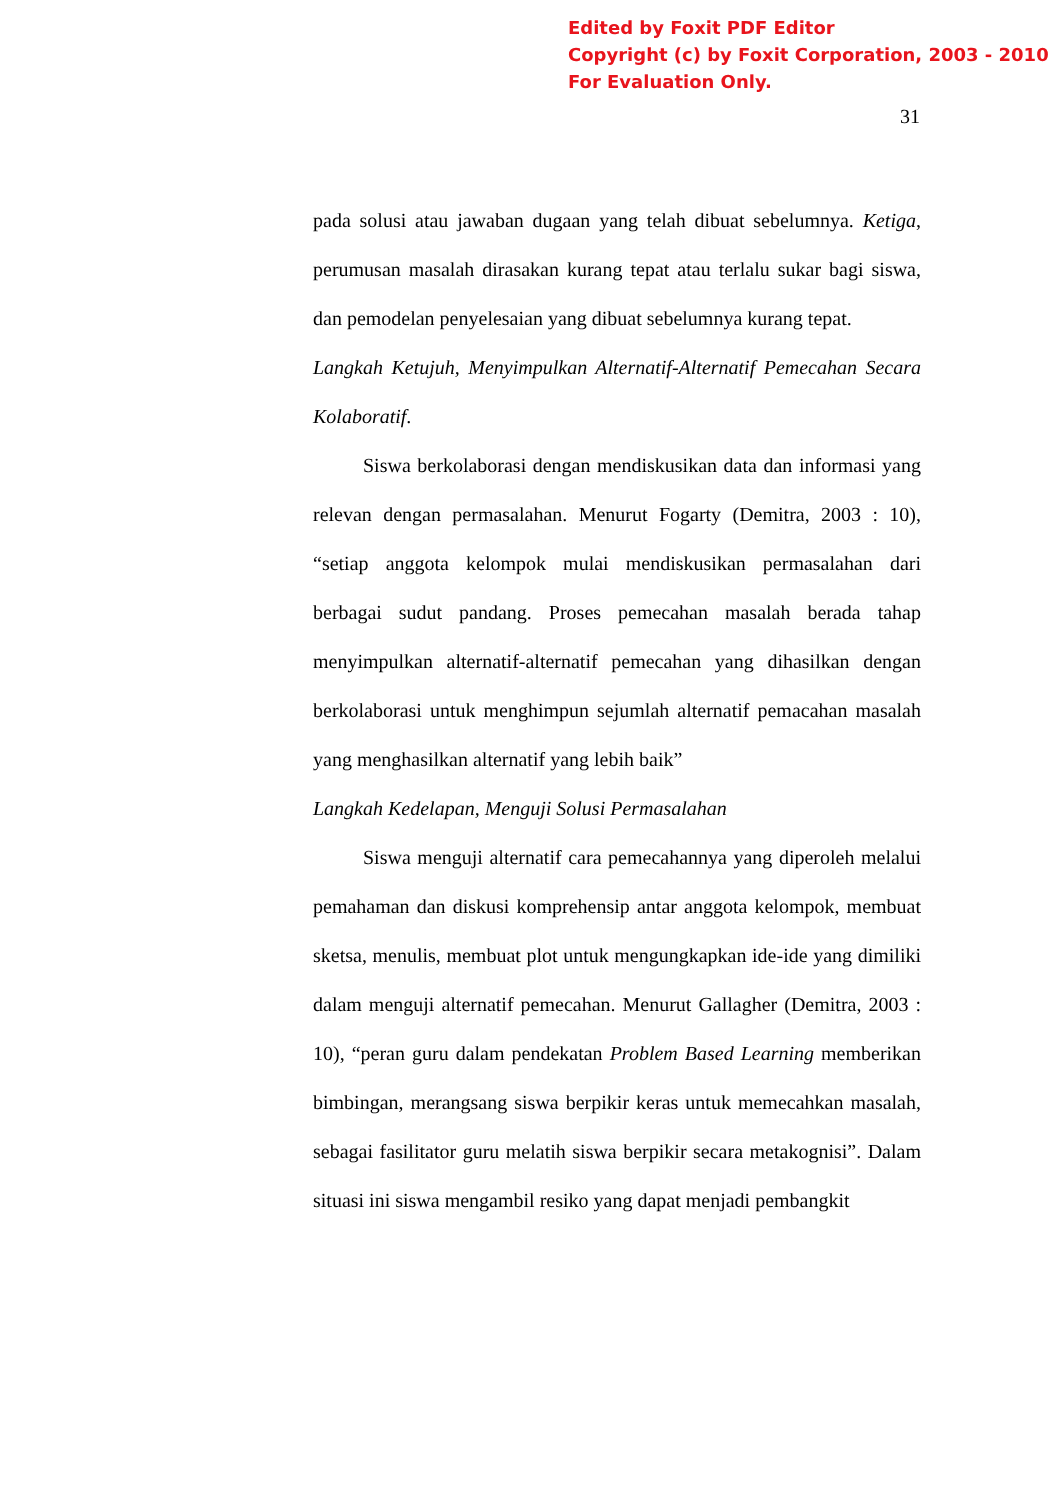Edited by Foxit PDF Editor
Copyright (c) by Foxit Corporation, 2003 - 2010
For Evaluation Only.
31
pada solusi atau jawaban dugaan yang telah dibuat sebelumnya. Ketiga, perumusan masalah dirasakan kurang tepat atau terlalu sukar bagi siswa, dan pemodelan penyelesaian yang dibuat sebelumnya kurang tepat.
Langkah Ketujuh, Menyimpulkan Alternatif-Alternatif Pemecahan Secara Kolaboratif.
Siswa berkolaborasi dengan mendiskusikan data dan informasi yang relevan dengan permasalahan. Menurut Fogarty (Demitra, 2003 : 10), “setiap anggota kelompok mulai mendiskusikan permasalahan dari berbagai sudut pandang. Proses pemecahan masalah berada tahap menyimpulkan alternatif-alternatif pemecahan yang dihasilkan dengan berkolaborasi untuk menghimpun sejumlah alternatif pemacahan masalah yang menghasilkan alternatif yang lebih baik”
Langkah Kedelapan, Menguji Solusi Permasalahan
Siswa menguji alternatif cara pemecahannya yang diperoleh melalui pemahaman dan diskusi komprehensip antar anggota kelompok, membuat sketsa, menulis, membuat plot untuk mengungkapkan ide-ide yang dimiliki dalam menguji alternatif pemecahan. Menurut Gallagher (Demitra, 2003 : 10), “peran guru dalam pendekatan Problem Based Learning memberikan bimbingan, merangsang siswa berpikir keras untuk memecahkan masalah, sebagai fasilitator guru melatih siswa berpikir secara metakognisi”. Dalam situasi ini siswa mengambil resiko yang dapat menjadi pembangkit